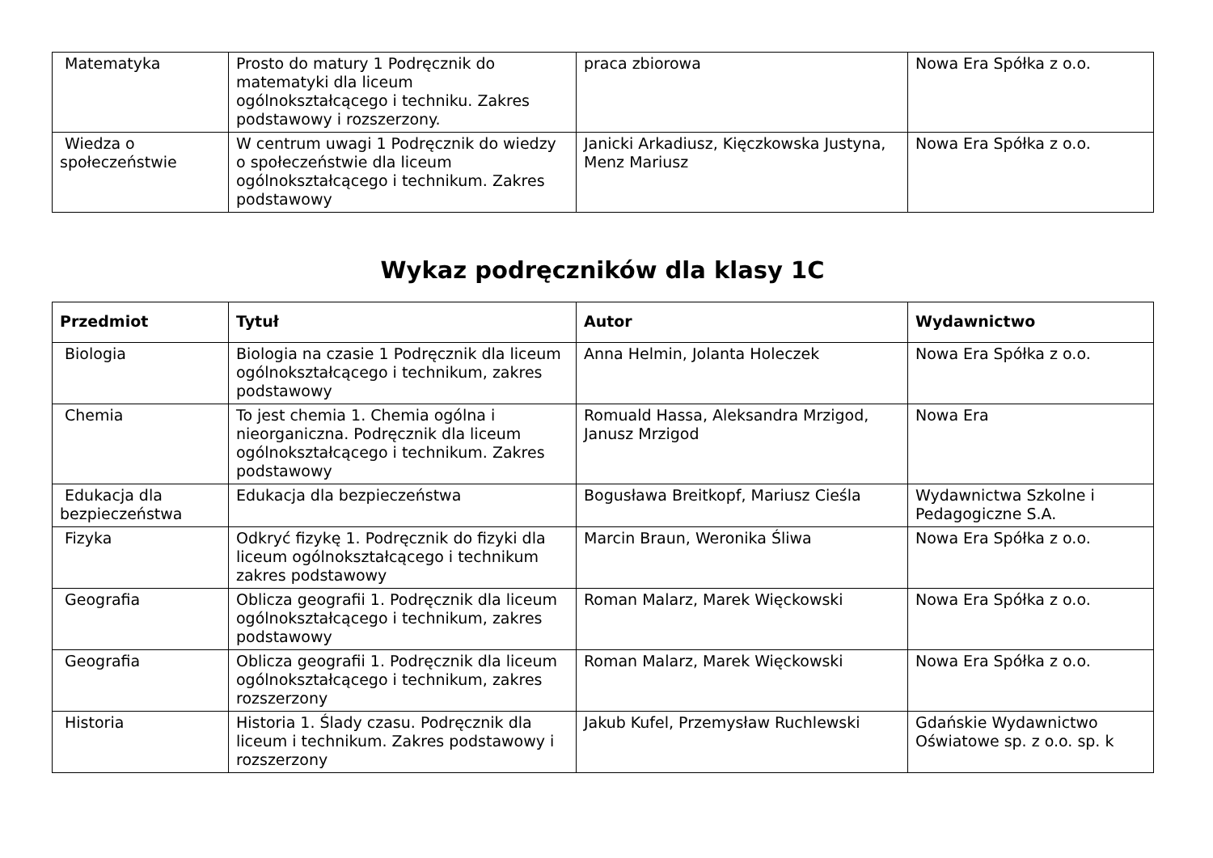| Matematyka | Prosto do matury 1 Podręcznik do matematyki dla liceum ogólnokształcącego i techniku. Zakres podstawowy i rozszerzony. | praca zbiorowa | Nowa Era Spółka z o.o. |
| Wiedza o społeczeństwie | W centrum uwagi 1 Podręcznik do wiedzy o społeczeństwie dla liceum ogólnokształcącego i technikum. Zakres podstawowy | Janicki Arkadiusz, Kięczkowska Justyna, Menz Mariusz | Nowa Era Spółka z o.o. |
Wykaz podręczników dla klasy 1C
| Przedmiot | Tytuł | Autor | Wydawnictwo |
| --- | --- | --- | --- |
| Biologia | Biologia na czasie 1 Podręcznik dla liceum ogólnokształcącego i technikum, zakres podstawowy | Anna Helmin, Jolanta Holeczek | Nowa Era Spółka z o.o. |
| Chemia | To jest chemia 1. Chemia ogólna i nieorganiczna. Podręcznik dla liceum ogólnokształcącego i technikum. Zakres podstawowy | Romuald Hassa, Aleksandra Mrzigod, Janusz Mrzigod | Nowa Era |
| Edukacja dla bezpieczeństwa | Edukacja dla bezpieczeństwa | Bogusława Breitkopf, Mariusz Cieśla | Wydawnictwa Szkolne i Pedagogiczne S.A. |
| Fizyka | Odkryć fizykę 1. Podręcznik do fizyki dla liceum ogólnokształcącego i technikum zakres podstawowy | Marcin Braun, Weronika Śliwa | Nowa Era Spółka z o.o. |
| Geografia | Oblicza geografii 1. Podręcznik dla liceum ogólnokształcącego i technikum, zakres podstawowy | Roman Malarz, Marek Więckowski | Nowa Era Spółka z o.o. |
| Geografia | Oblicza geografii 1. Podręcznik dla liceum ogólnokształcącego i technikum, zakres rozszerzony | Roman Malarz, Marek Więckowski | Nowa Era Spółka z o.o. |
| Historia | Historia 1. Ślady czasu. Podręcznik dla liceum i technikum. Zakres podstawowy i rozszerzony | Jakub Kufel, Przemysław Ruchlewski | Gdańskie Wydawnictwo Oświatowe sp. z o.o. sp. k |